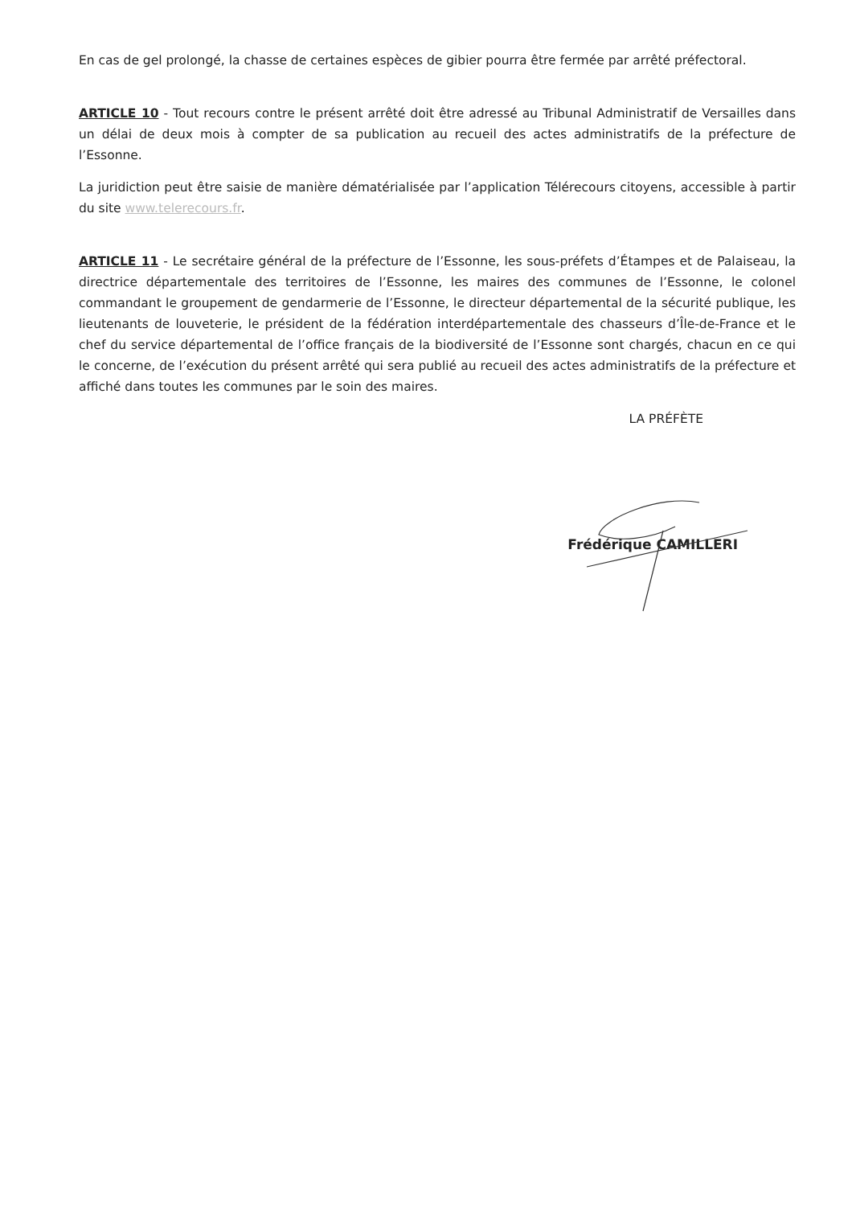En cas de gel prolongé, la chasse de certaines espèces de gibier pourra être fermée par arrêté préfectoral.
ARTICLE 10 - Tout recours contre le présent arrêté doit être adressé au Tribunal Administratif de Versailles dans un délai de deux mois à compter de sa publication au recueil des actes administratifs de la préfecture de l’Essonne.
La juridiction peut être saisie de manière dématérialisée par l’application Télérecours citoyens, accessible à partir du site www.telerecours.fr.
ARTICLE 11 - Le secrétaire général de la préfecture de l’Essonne, les sous-préfets d’Étampes et de Palaiseau, la directrice départementale des territoires de l’Essonne, les maires des communes de l’Essonne, le colonel commandant le groupement de gendarmerie de l’Essonne, le directeur départemental de la sécurité publique, les lieutenants de louveterie, le président de la fédération interdépartementale des chasseurs d’Île-de-France et le chef du service départemental de l’office français de la biodiversité de l’Essonne sont chargés, chacun en ce qui le concerne, de l’exécution du présent arrêté qui sera publié au recueil des actes administratifs de la préfecture et affiché dans toutes les communes par le soin des maires.
LA PRÉFÈTE
Frédérique CAMILLERI